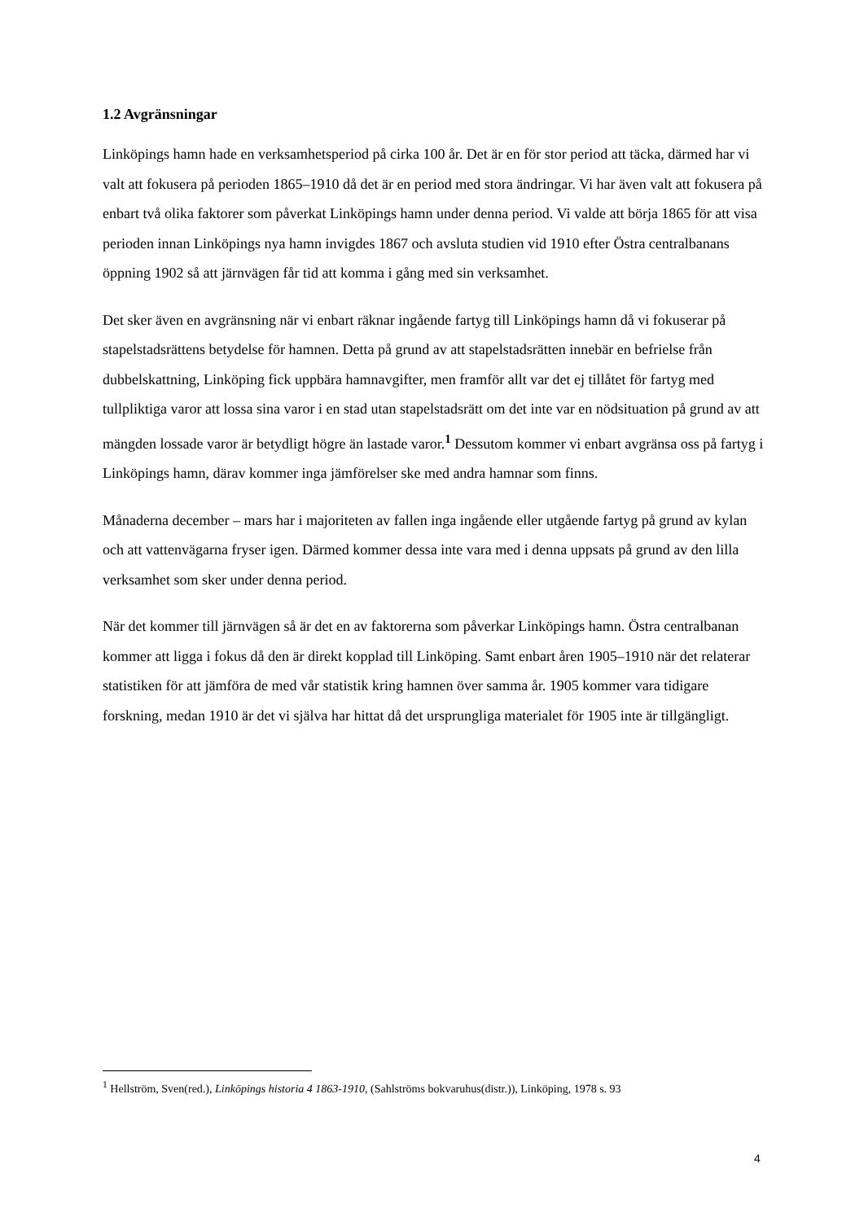1.2 Avgränsningar
Linköpings hamn hade en verksamhetsperiod på cirka 100 år. Det är en för stor period att täcka, därmed har vi valt att fokusera på perioden 1865–1910 då det är en period med stora ändringar. Vi har även valt att fokusera på enbart två olika faktorer som påverkat Linköpings hamn under denna period. Vi valde att börja 1865 för att visa perioden innan Linköpings nya hamn invigdes 1867 och avsluta studien vid 1910 efter Östra centralbanans öppning 1902 så att järnvägen får tid att komma i gång med sin verksamhet.
Det sker även en avgränsning när vi enbart räknar ingående fartyg till Linköpings hamn då vi fokuserar på stapelstadsrättens betydelse för hamnen. Detta på grund av att stapelstadsrätten innebär en befrielse från dubbelskattning, Linköping fick uppbära hamnavgifter, men framför allt var det ej tillåtet för fartyg med tullpliktiga varor att lossa sina varor i en stad utan stapelstadsrätt om det inte var en nödsituation på grund av att mängden lossade varor är betydligt högre än lastade varor.<sup>1</sup> Dessutom kommer vi enbart avgränsa oss på fartyg i Linköpings hamn, därav kommer inga jämförelser ske med andra hamnar som finns.
Månaderna december – mars har i majoriteten av fallen inga ingående eller utgående fartyg på grund av kylan och att vattenvägarna fryser igen. Därmed kommer dessa inte vara med i denna uppsats på grund av den lilla verksamhet som sker under denna period.
När det kommer till järnvägen så är det en av faktorerna som påverkar Linköpings hamn. Östra centralbanan kommer att ligga i fokus då den är direkt kopplad till Linköping. Samt enbart åren 1905–1910 när det relaterar statistiken för att jämföra de med vår statistik kring hamnen över samma år. 1905 kommer vara tidigare forskning, medan 1910 är det vi själva har hittat då det ursprungliga materialet för 1905 inte är tillgängligt.
<sup>1</sup> Hellström, Sven(red.), Linköpings historia 4 1863-1910, (Sahlströms bokvaruhus(distr.)), Linköping, 1978 s. 93
4